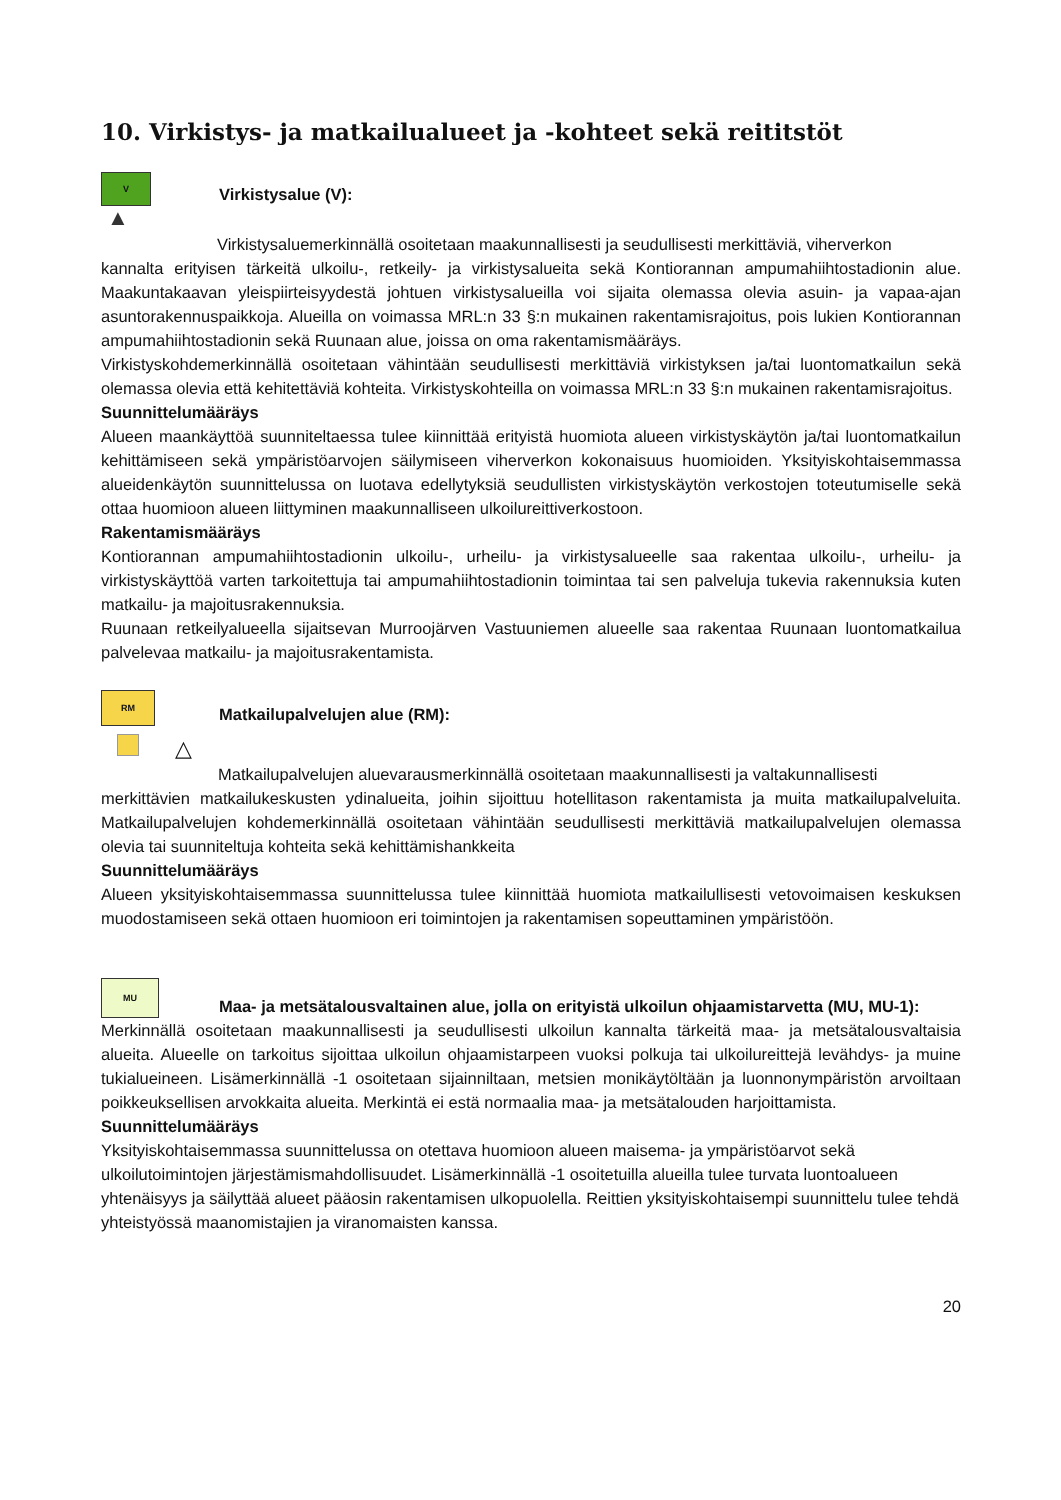10. Virkistys- ja matkailualueet ja -kohteet sekä reititstöt
V Virkistysalue (V):
▲
Virkistysaluemerkinnällä osoitetaan maakunnallisesti ja seudullisesti merkittäviä, viherverkon
kannalta erityisen tärkeitä ulkoilu-, retkeily- ja virkistysalueita sekä Kontiorannan ampumahiihtostadionin alue. Maakuntakaavan yleispiirteisyydestä johtuen virkistysalueilla voi sijaita olemassa olevia asuin- ja vapaa-ajan asuntorakennuspaikkoja. Alueilla on voimassa MRL:n 33 §:n mukainen rakentamisrajoitus, pois lukien Kontiorannan ampumahiihtostadionin sekä Ruunaan alue, joissa on oma rakentamismääräys.
Virkistyskohdemerkinnällä osoitetaan vähintään seudullisesti merkittäviä virkistyksen ja/tai luontomatkailun sekä olemassa olevia että kehitettäviä kohteita. Virkistyskohteilla on voimassa MRL:n 33 §:n mukainen rakentamisrajoitus.
Suunnittelumääräys
Alueen maankäyttöä suunniteltaessa tulee kiinnittää erityistä huomiota alueen virkistyskäytön ja/tai luontomatkailun kehittämiseen sekä ympäristöarvojen säilymiseen viherverkon kokonaisuus huomioiden. Yksityiskohtaisemmassa alueidenkäytön suunnittelussa on luotava edellytyksiä seudullisten virkistyskäytön verkostojen toteutumiselle sekä ottaa huomioon alueen liittyminen maakunnalliseen ulkoilureittiverkostoon.
Rakentamismääräys
Kontiorannan ampumahiihtostadionin ulkoilu-, urheilu- ja virkistysalueelle saa rakentaa ulkoilu-, urheilu- ja virkistyskäyttöä varten tarkoitettuja tai ampumahiihtostadionin toimintaa tai sen palveluja tukevia rakennuksia kuten matkailu- ja majoitusrakennuksia.
Ruunaan retkeilyalueella sijaitsevan Murroojärven Vastuuniemen alueelle saa rakentaa Ruunaan luontomatkailua palvelevaa matkailu- ja majoitusrakentamista.
RM Matkailupalvelujen alue (RM):
△
Matkailupalvelujen aluevarausmerkinnällä osoitetaan maakunnallisesti ja valtakunnallisesti
merkittävien matkailukeskusten ydinalueita, joihin sijoittuu hotellitason rakentamista ja muita matkailupalveluita. Matkailupalvelujen kohdemerkinnällä osoitetaan vähintään seudullisesti merkittäviä matkailupalvelujen olemassa olevia tai suunniteltuja kohteita sekä kehittämishankkeita
Suunnittelumääräys
Alueen yksityiskohtaisemmassa suunnittelussa tulee kiinnittää huomiota matkailullisesti vetovoimaisen keskuksen muodostamiseen sekä ottaen huomioon eri toimintojen ja rakentamisen sopeuttaminen ympäristöön.
MU Maa- ja metsätalousvaltainen alue, jolla on erityistä ulkoilun ohjaamistarvetta (MU, MU-1):
Merkinnällä osoitetaan maakunnallisesti ja seudullisesti ulkoilun kannalta tärkeitä maa- ja metsätalousvaltaisia alueita. Alueelle on tarkoitus sijoittaa ulkoilun ohjaamistarpeen vuoksi polkuja tai ulkoilureittejä levähdys- ja muine tukialueineen. Lisämerkinnällä -1 osoitetaan sijainniltaan, metsien monikäytöltään ja luonnonympäristön arvoiltaan poikkeuksellisen arvokkaita alueita. Merkintä ei estä normaalia maa- ja metsätalouden harjoittamista.
Suunnittelumääräys
Yksityiskohtaisemmassa suunnittelussa on otettava huomioon alueen maisema- ja ympäristöarvot sekä ulkoilutoimintojen järjestämismahdollisuudet. Lisämerkinnällä -1 osoitetuilla alueilla tulee turvata luontoalueen yhtenäisyys ja säilyttää alueet pääosin rakentamisen ulkopuolella. Reittien yksityiskohtaisempi suunnittelu tulee tehdä yhteistyössä maanomistajien ja viranomaisten kanssa.
20